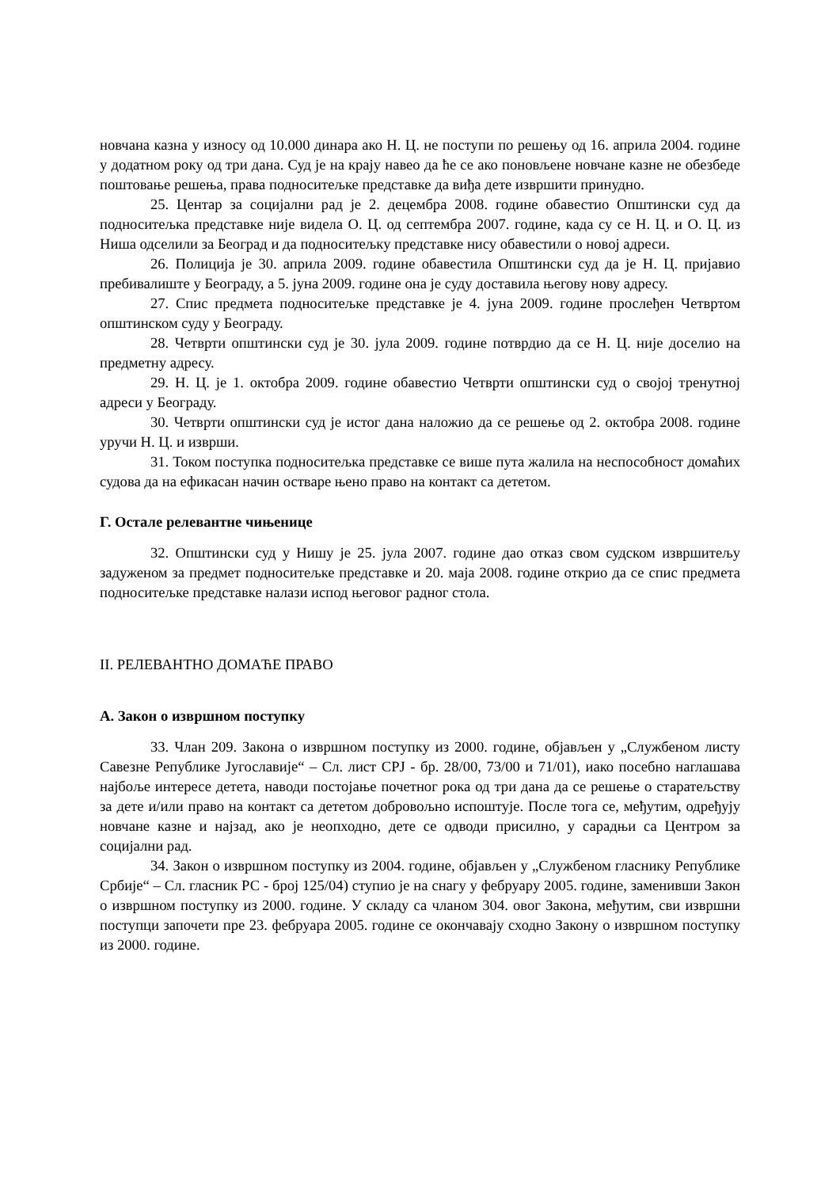новчана казна у износу од 10.000 динара ако Н. Ц. не поступи по решењу од 16. априла 2004. године у додатном року од три дана. Суд је на крају навео да ће се ако поновљене новчане казне не обезбеде поштовање решења, права подноситељке представке да виђа дете извршити принудно.
25. Центар за социјални рад је 2. децембра 2008. године обавестио Општински суд да подноситељка представке није видела О. Ц. од септембра 2007. године, када су се Н. Ц. и О. Ц. из Ниша одселили за Београд и да подноситељку представке нису обавестили о новој адреси.
26. Полиција је 30. априла 2009. године обавестила Општински суд да је Н. Ц. пријавио пребивалиште у Београду, а 5. јуна 2009. године она је суду доставила његову нову адресу.
27. Спис предмета подноситељке представке је 4. јуна 2009. године прослеђен Четвртом општинском суду у Београду.
28. Четврти општински суд је 30. јула 2009. године потврдио да се Н. Ц. није доселио на предметну адресу.
29. Н. Ц. је 1. октобра 2009. године обавестио Четврти општински суд о својој тренутној адреси у Београду.
30. Четврти општински суд је истог дана наложио да се решење од 2. октобра 2008. године уручи Н. Ц. и изврши.
31. Током поступка подноситељка представке се више пута жалила на неспособност домаћих судова да на ефикасан начин остваре њено право на контакт са дететом.
Г. Остале релевантне чињенице
32. Општински суд у Нишу је 25. јула 2007. године дао отказ свом судском извршитељу задуженом за предмет подноситељке представке и 20. маја 2008. године открио да се спис предмета подноситељке представке налази испод његовог радног стола.
II. РЕЛЕВАНТНО ДОМАЋЕ ПРАВО
А. Закон о извршном поступку
33. Члан 209. Закона о извршном поступку из 2000. године, објављен у „Службеном листу Савезне Републике Југославије“ – Сл. лист СРЈ - бр. 28/00, 73/00 и 71/01), иако посебно наглашава најбоље интересе детета, наводи постојање почетног рока од три дана да се решење о старатељству за дете и/или право на контакт са дететом добровољно испоштује. После тога се, међутим, одређују новчане казне и најзад, ако је неопходно, дете се одводи присилно, у сарадњи са Центром за социјални рад.
34. Закон о извршном поступку из 2004. године, објављен у „Службеном гласнику Републике Србије“ – Сл. гласник РС - број 125/04) ступио је на снагу у фебруару 2005. године, заменивши Закон о извршном поступку из 2000. године. У складу са чланом 304. овог Закона, међутим, сви извршни поступци започети пре 23. фебруара 2005. године се окончавају сходно Закону о извршном поступку из 2000. године.